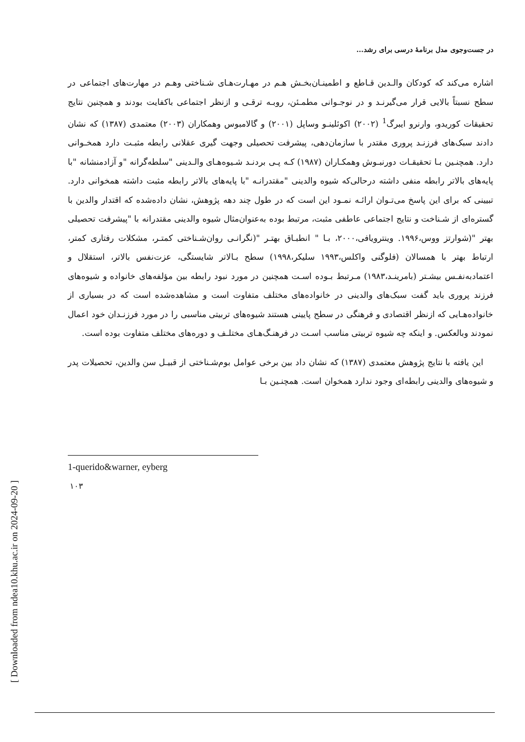[ Downloaded from ndea10.khu.ac.ir on 2024-09-20 ]
در جست‌وجوی مدل برنامهٔ درسی برای رشد...
اشاره می‌کند که کودکان والـدین قـاطع و اطمینـان‌بخـش هـم در مهـارت‌هـای شـناختی وهـم در مهارت‌های اجتماعی در سطح نسبتاً بالایی قرار می‌گیرنـد و در نوجـوانی مطمـئن، روبـه ترقـی و ازنظر اجتماعی باکفایت بودند و همچنین نتایج تحقیقات کوریدو، وارنرو ایبرگ<sup>1</sup> (۲۰۰۲) اکوئلینـو وساپل (۲۰۰۱) و گالامبوس وهمکاران (۲۰۰۳) معتمدی (۱۳۸۷) که نشان دادند سبک‌های فرزنـد پروری مقتدر با سازمان‌دهی، پیشرفت تحصیلی وجهت گیری عقلانی رابطه مثبـت دارد همخـوانی دارد. همچنـین بـا تحقیقـات دورنبـوش وهمکـاران (۱۹۸۷) کـه پـی بردنـد شـیوه‌هـای والـدینی "سلطه‌گرانه "و آزادمنشانه "با پایه‌های بالاتر رابطه منفی داشته درحالی‌که شیوه والدینی "مقتدرانـه "با پایه‌های بالاتر رابطه مثبت داشته همخوانی دارد. تبیینی که برای این پاسخ می‌تـوان ارائـه نمـود این است که در طول چند دهه پژوهش، نشان داده‌شده که اقتدار والدین با گستره‌ای از شـناخت و نتایج اجتماعی عاطفی مثبت، مرتبط بوده به‌عنوان‌مثال شیوه والدینی مقتدرانه با "پیشرفت تحصیلی بهتر "(شوارتز ووس،۱۹۹۶. وینترویافی،۲۰۰۰، بـا " انطبـاق بهتـر "(نگرانـی روان‌شـناختی کمتـر، مشکلات رفتاری کمتر، ارتباط بهتر با همسالان (فلوگنی واکلس،۱۹۹۳ سلیکر،۱۹۹۸) سطح بـالاتر شایستگی، عزت‌نفس بالاتر، استقلال و اعتمادبه‌نفـس بیشـتر (بامرینـد،۱۹۸۳) مـرتبط بـوده اسـت همچنین در مورد نبود رابطه بین مؤلفه‌های خانواده و شیوه‌های فرزند پروری باید گفت سبک‌های والدینی در خانواده‌های مختلف متفاوت است و مشاهده‌شده است که در بسیاری از خانواده‌هـایی که ازنظر اقتصادی و فرهنگی در سطح پایینی هستند شیوه‌های تربیتی مناسبی را در مورد فرزنـدان خود اعمال نمودند وبالعکس. و اینکه چه شیوه تربیتی مناسب اسـت در فرهنـگ‌هـای مختلـف و دوره‌های مختلف متفاوت بوده است.
این یافته با نتایج پژوهش معتمدی (۱۳۸۷) که نشان داد بین برخی عوامل بوم‌شـناختی از قبیـل سن والدین، تحصیلات پدر و شیوه‌های والدینی رابطه‌ای وجود ندارد همخوان است. همچنـین بـا
1-querido&warner, eyberg
۱۰۳